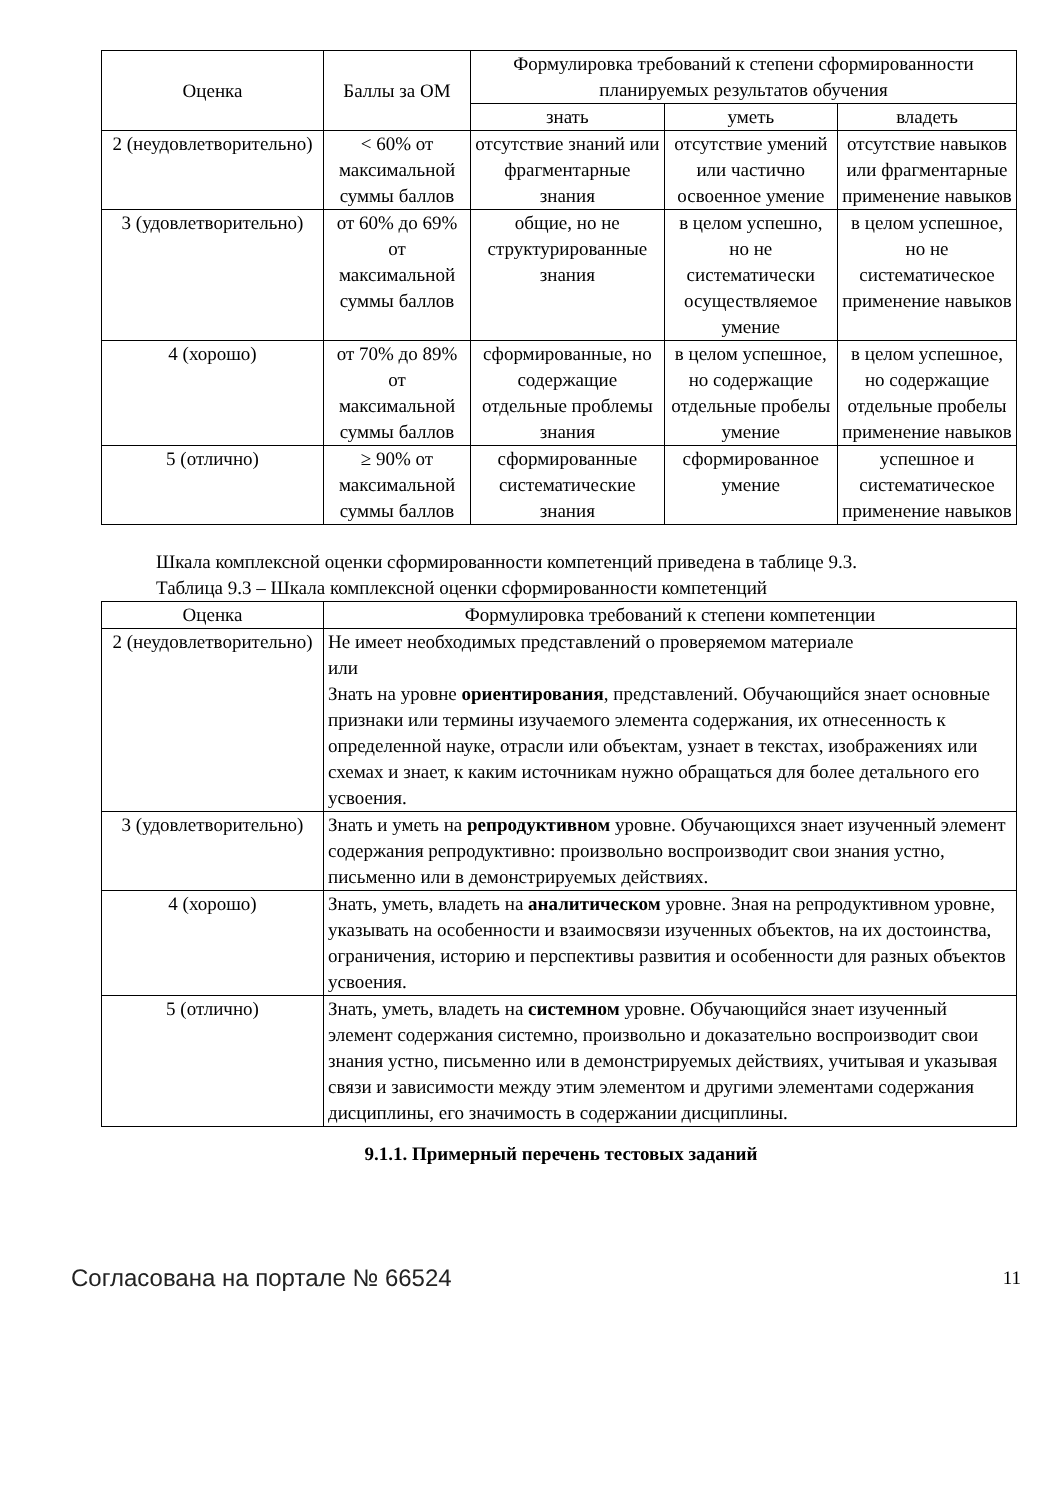| Оценка | Баллы за ОМ | Формулировка требований к степени сформированности планируемых результатов обучения | | |
| --- | --- | --- | --- | --- |
| | | знать | уметь | владеть |
| 2 (неудовлетворительно) | < 60% от максимальной суммы баллов | отсутствие знаний или фрагментарные знания | отсутствие умений или частично освоенное умение | отсутствие навыков или фрагментарные применение навыков |
| 3 (удовлетворительно) | от 60% до 69% от максимальной суммы баллов | общие, но не структурированные знания | в целом успешно, но не систематически осуществляемое умение | в целом успешное, но не систематическое применение навыков |
| 4 (хорошо) | от 70% до 89% от максимальной суммы баллов | сформированные, но содержащие отдельные проблемы знания | в целом успешное, но содержащие отдельные пробелы умение | в целом успешное, но содержащие отдельные пробелы применение навыков |
| 5 (отлично) | ≥ 90% от максимальной суммы баллов | сформированные систематические знания | сформированное умение | успешное и систематическое применение навыков |
Шкала комплексной оценки сформированности компетенций приведена в таблице 9.3.
Таблица 9.3 – Шкала комплексной оценки сформированности компетенций
| Оценка | Формулировка требований к степени компетенции |
| --- | --- |
| 2 (неудовлетворительно) | Не имеет необходимых представлений о проверяемом материале или Знать на уровне ориентирования , представлений. Обучающийся знает основные признаки или термины изучаемого элемента содержания, их отнесенность к определенной науке, отрасли или объектам, узнает в текстах, изображениях или схемах и знает, к каким источникам нужно обращаться для более детального его усвоения. |
| 3 (удовлетворительно) | Знать и уметь на репродуктивном уровне. Обучающихся знает изученный элемент содержания репродуктивно: произвольно воспроизводит свои знания устно, письменно или в демонстрируемых действиях. |
| 4 (хорошо) | Знать, уметь, владеть на аналитическом уровне. Зная на репродуктивном уровне, указывать на особенности и взаимосвязи изученных объектов, на их достоинства, ограничения, историю и перспективы развития и особенности для разных объектов усвоения. |
| 5 (отлично) | Знать, уметь, владеть на системном уровне. Обучающийся знает изученный элемент содержания системно, произвольно и доказательно воспроизводит свои знания устно, письменно или в демонстрируемых действиях, учитывая и указывая связи и зависимости между этим элементом и другими элементами содержания дисциплины, его значимость в содержании дисциплины. |
9.1.1. Примерный перечень тестовых заданий
Согласована на портале № 66524 11